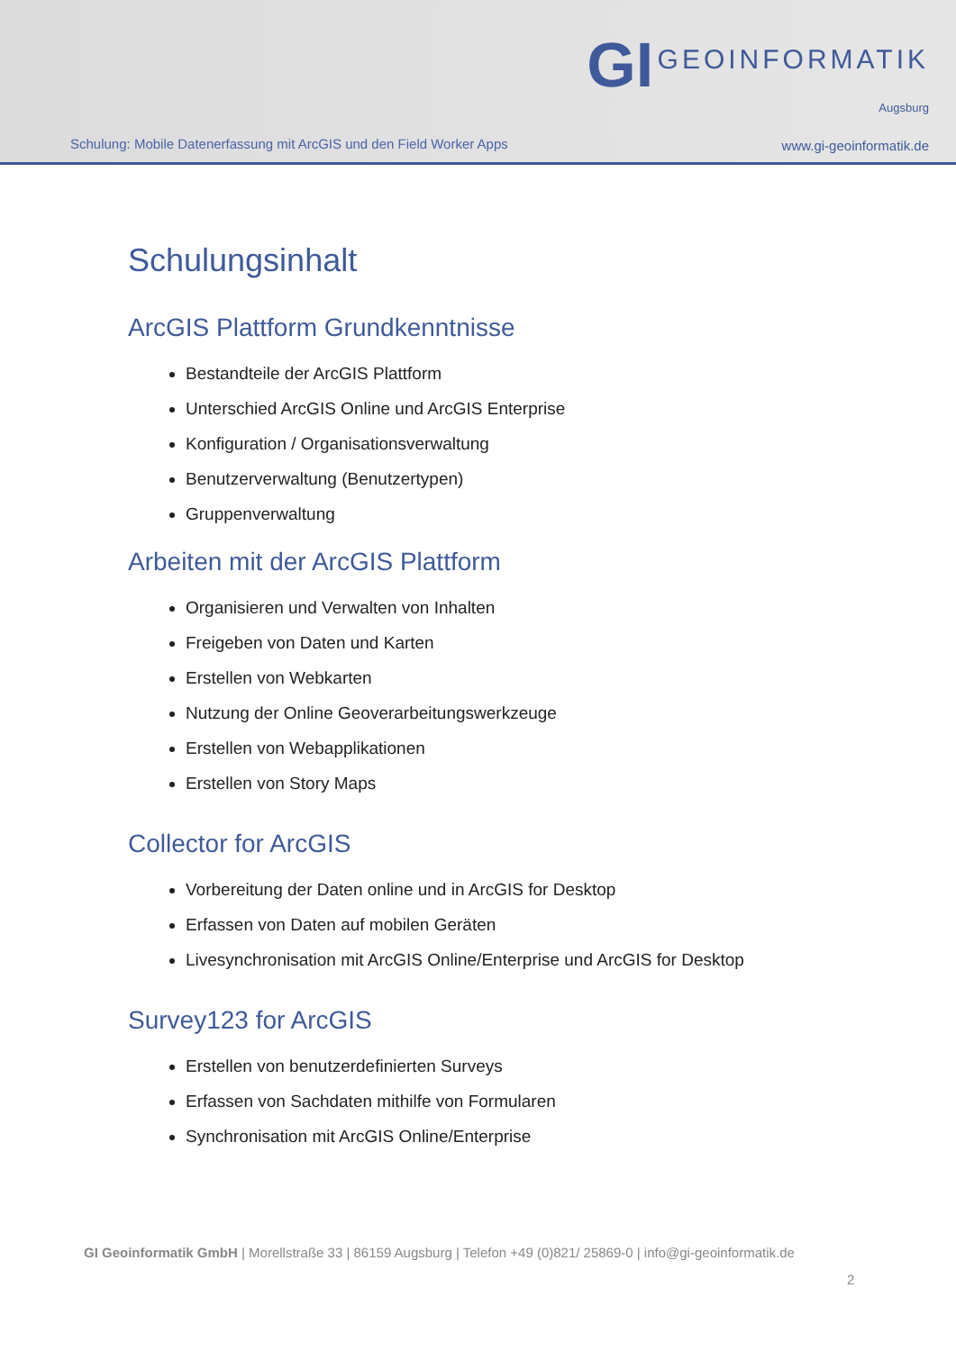Schulung: Mobile Datenerfassung mit ArcGIS und den Field Worker Apps
GI GEOINFORMATIK
Augsburg
www.gi-geoinformatik.de
Schulungsinhalt
ArcGIS Plattform Grundkenntnisse
Bestandteile der ArcGIS Plattform
Unterschied ArcGIS Online und ArcGIS Enterprise
Konfiguration / Organisationsverwaltung
Benutzerverwaltung (Benutzertypen)
Gruppenverwaltung
Arbeiten mit der ArcGIS Plattform
Organisieren und Verwalten von Inhalten
Freigeben von Daten und Karten
Erstellen von Webkarten
Nutzung der Online Geoverarbeitungswerkzeuge
Erstellen von Webapplikationen
Erstellen von Story Maps
Collector for ArcGIS
Vorbereitung der Daten online und in ArcGIS for Desktop
Erfassen von Daten auf mobilen Geräten
Livesynchronisation mit ArcGIS Online/Enterprise und ArcGIS for Desktop
Survey123 for ArcGIS
Erstellen von benutzerdefinierten Surveys
Erfassen von Sachdaten mithilfe von Formularen
Synchronisation mit ArcGIS Online/Enterprise
GI Geoinformatik GmbH | Morellstraße 33 | 86159 Augsburg | Telefon +49 (0)821/ 25869-0 | info@gi-geoinformatik.de
2